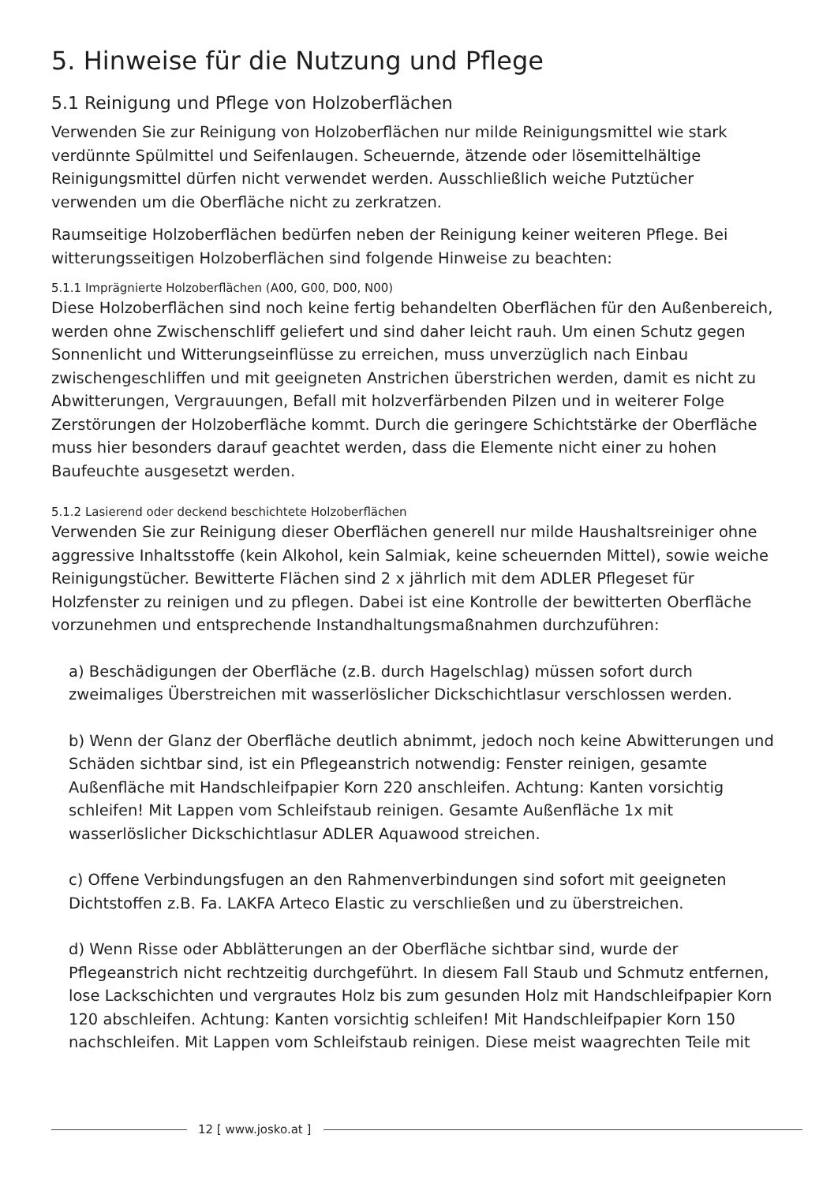5. Hinweise für die Nutzung und Pflege
5.1 Reinigung und Pflege von Holzoberflächen
Verwenden Sie zur Reinigung von Holzoberflächen nur milde Reinigungsmittel wie stark verdünnte Spülmittel und Seifenlaugen. Scheuernde, ätzende oder lösemittelhältige Reinigungsmittel dürfen nicht verwendet werden. Ausschließlich weiche Putztücher verwenden um die Oberfläche nicht zu zerkratzen.
Raumseitige Holzoberflächen bedürfen neben der Reinigung keiner weiteren Pflege. Bei witterungsseitigen Holzoberflächen sind folgende Hinweise zu beachten:
5.1.1 Imprägnierte Holzoberflächen (A00, G00, D00, N00)
Diese Holzoberflächen sind noch keine fertig behandelten Oberflächen für den Außenbereich, werden ohne Zwischenschliff geliefert und sind daher leicht rauh. Um einen Schutz gegen Sonnenlicht und Witterungseinflüsse zu erreichen, muss unverzüglich nach Einbau zwischengeschliffen und mit geeigneten Anstrichen überstrichen werden, damit es nicht zu Abwitterungen, Vergrauungen, Befall mit holzverfärbenden Pilzen und in weiterer Folge Zerstörungen der Holzoberfläche kommt. Durch die geringere Schichtstärke der Oberfläche muss hier besonders darauf geachtet werden, dass die Elemente nicht einer zu hohen Baufeuchte ausgesetzt werden.
5.1.2 Lasierend oder deckend beschichtete Holzoberflächen
Verwenden Sie zur Reinigung dieser Oberflächen generell nur milde Haushaltsreiniger ohne aggressive Inhaltsstoffe (kein Alkohol, kein Salmiak, keine scheuernden Mittel), sowie weiche Reinigungstücher. Bewitterte Flächen sind 2 x jährlich mit dem ADLER Pflegeset für Holzfenster zu reinigen und zu pflegen. Dabei ist eine Kontrolle der bewitterten Oberfläche vorzunehmen und entsprechende Instandhaltungsmaßnahmen durchzuführen:
a) Beschädigungen der Oberfläche (z.B. durch Hagelschlag) müssen sofort durch zweimaliges Überstreichen mit wasserlöslicher Dickschichtlasur verschlossen werden.
b) Wenn der Glanz der Oberfläche deutlich abnimmt, jedoch noch keine Abwitterungen und Schäden sichtbar sind, ist ein Pflegeanstrich notwendig: Fenster reinigen, gesamte Außenfläche mit Handschleifpapier Korn 220 anschleifen. Achtung: Kanten vorsichtig schleifen! Mit Lappen vom Schleifstaub reinigen. Gesamte Außenfläche 1x mit wasserlöslicher Dickschichtlasur ADLER Aquawood streichen.
c) Offene Verbindungsfugen an den Rahmenverbindungen sind sofort mit geeigneten Dichtstoffen z.B. Fa. LAKFA Arteco Elastic zu verschließen und zu überstreichen.
d) Wenn Risse oder Abblätterungen an der Oberfläche sichtbar sind, wurde der Pflegeanstrich nicht rechtzeitig durchgeführt. In diesem Fall Staub und Schmutz entfernen, lose Lackschichten und vergrautes Holz bis zum gesunden Holz mit Handschleifpapier Korn 120 abschleifen. Achtung: Kanten vorsichtig schleifen! Mit Handschleifpapier Korn 150 nachschleifen. Mit Lappen vom Schleifstaub reinigen. Diese meist waagrechten Teile mit
12 [ www.josko.at ]